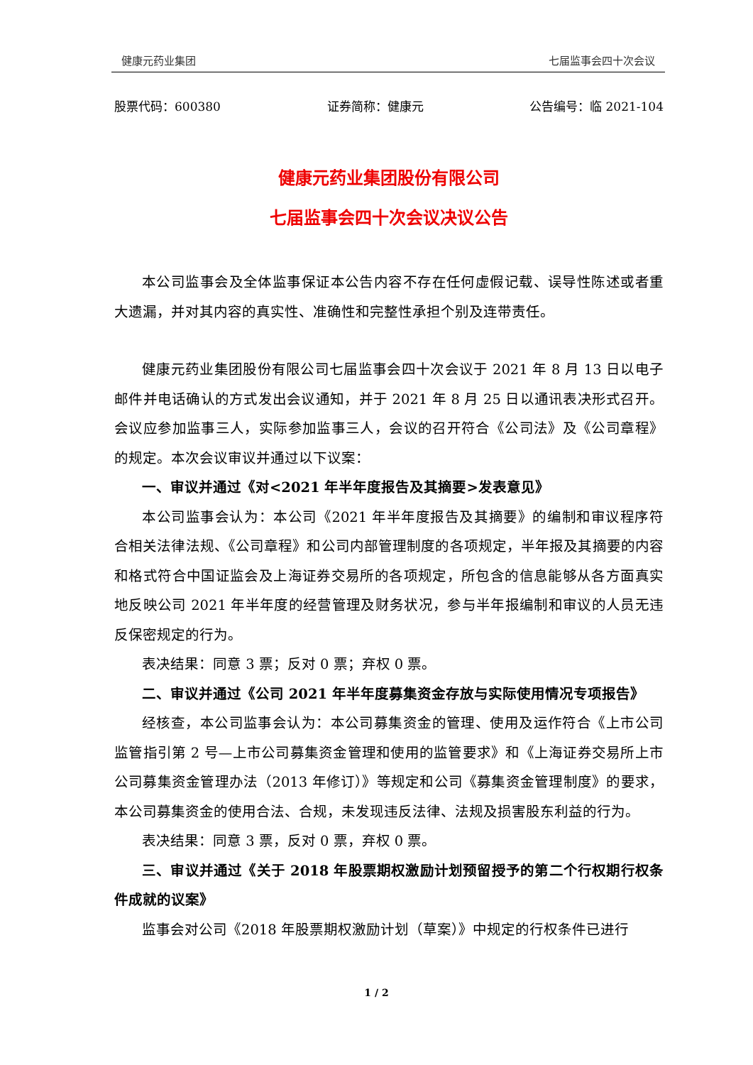健康元药业集团 七届监事会四十次会议
股票代码：600380 证券简称：健康元 公告编号：临 2021-104
健康元药业集团股份有限公司
七届监事会四十次会议决议公告
本公司监事会及全体监事保证本公告内容不存在任何虚假记载、误导性陈述或者重大遗漏，并对其内容的真实性、准确性和完整性承担个别及连带责任。
健康元药业集团股份有限公司七届监事会四十次会议于 2021 年 8 月 13 日以电子邮件并电话确认的方式发出会议通知，并于 2021 年 8 月 25 日以通讯表决形式召开。会议应参加监事三人，实际参加监事三人，会议的召开符合《公司法》及《公司章程》的规定。本次会议审议并通过以下议案：
一、审议并通过《对<2021 年半年度报告及其摘要>发表意见》
本公司监事会认为：本公司《2021 年半年度报告及其摘要》的编制和审议程序符合相关法律法规、《公司章程》和公司内部管理制度的各项规定，半年报及其摘要的内容和格式符合中国证监会及上海证券交易所的各项规定，所包含的信息能够从各方面真实地反映公司 2021 年半年度的经营管理及财务状况，参与半年报编制和审议的人员无违反保密规定的行为。
表决结果：同意 3 票；反对 0 票；弃权 0 票。
二、审议并通过《公司 2021 年半年度募集资金存放与实际使用情况专项报告》
经核查，本公司监事会认为：本公司募集资金的管理、使用及运作符合《上市公司监管指引第 2 号—上市公司募集资金管理和使用的监管要求》和《上海证券交易所上市公司募集资金管理办法（2013 年修订）》等规定和公司《募集资金管理制度》的要求，本公司募集资金的使用合法、合规，未发现违反法律、法规及损害股东利益的行为。
表决结果：同意 3 票，反对 0 票，弃权 0 票。
三、审议并通过《关于 2018 年股票期权激励计划预留授予的第二个行权期行权条件成就的议案》
监事会对公司《2018 年股票期权激励计划（草案）》中规定的行权条件已进行
1 / 2